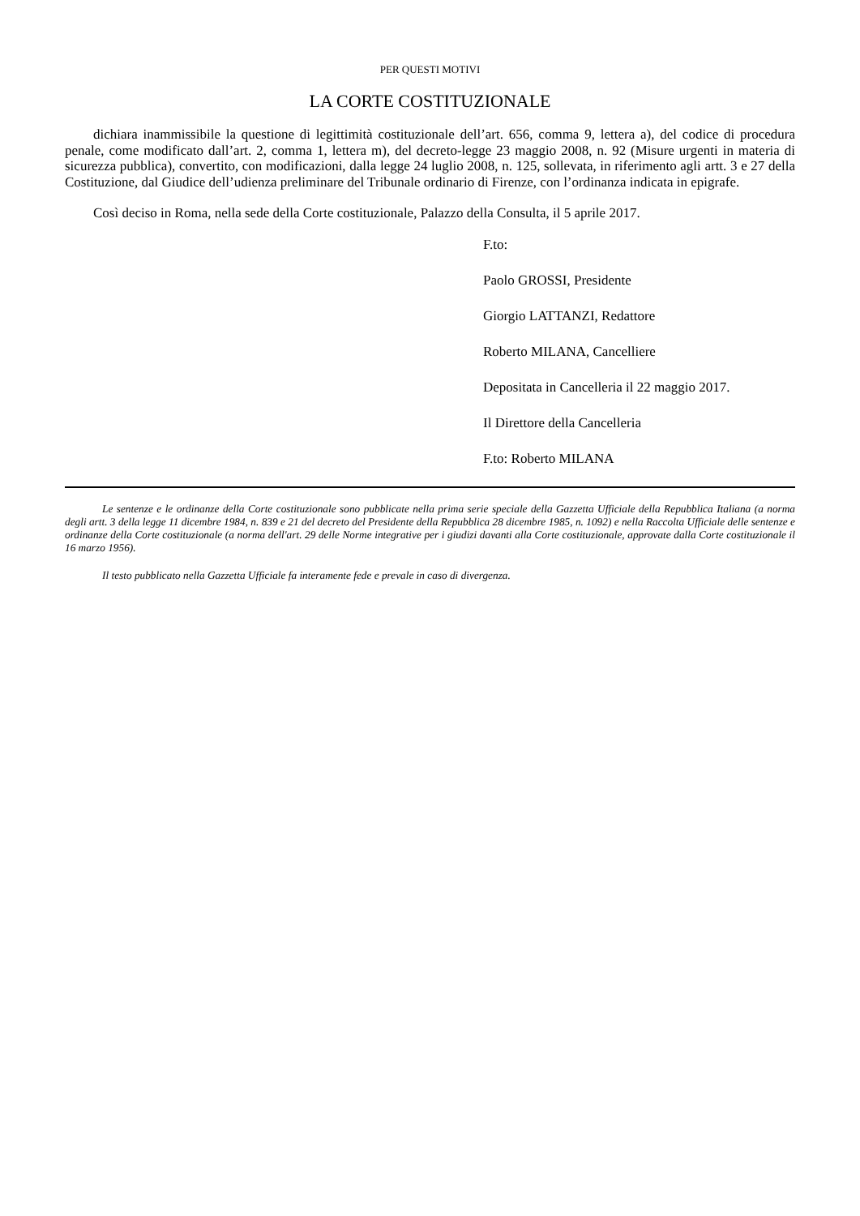PER QUESTI MOTIVI
LA CORTE COSTITUZIONALE
dichiara inammissibile la questione di legittimità costituzionale dell’art. 656, comma 9, lettera a), del codice di procedura penale, come modificato dall’art. 2, comma 1, lettera m), del decreto-legge 23 maggio 2008, n. 92 (Misure urgenti in materia di sicurezza pubblica), convertito, con modificazioni, dalla legge 24 luglio 2008, n. 125, sollevata, in riferimento agli artt. 3 e 27 della Costituzione, dal Giudice dell’udienza preliminare del Tribunale ordinario di Firenze, con l’ordinanza indicata in epigrafe.
Così deciso in Roma, nella sede della Corte costituzionale, Palazzo della Consulta, il 5 aprile 2017.
F.to:
Paolo GROSSI, Presidente
Giorgio LATTANZI, Redattore
Roberto MILANA, Cancelliere
Depositata in Cancelleria il 22 maggio 2017.
Il Direttore della Cancelleria
F.to: Roberto MILANA
Le sentenze e le ordinanze della Corte costituzionale sono pubblicate nella prima serie speciale della Gazzetta Ufficiale della Repubblica Italiana (a norma degli artt. 3 della legge 11 dicembre 1984, n. 839 e 21 del decreto del Presidente della Repubblica 28 dicembre 1985, n. 1092) e nella Raccolta Ufficiale delle sentenze e ordinanze della Corte costituzionale (a norma dell'art. 29 delle Norme integrative per i giudizi davanti alla Corte costituzionale, approvate dalla Corte costituzionale il 16 marzo 1956).
Il testo pubblicato nella Gazzetta Ufficiale fa interamente fede e prevale in caso di divergenza.